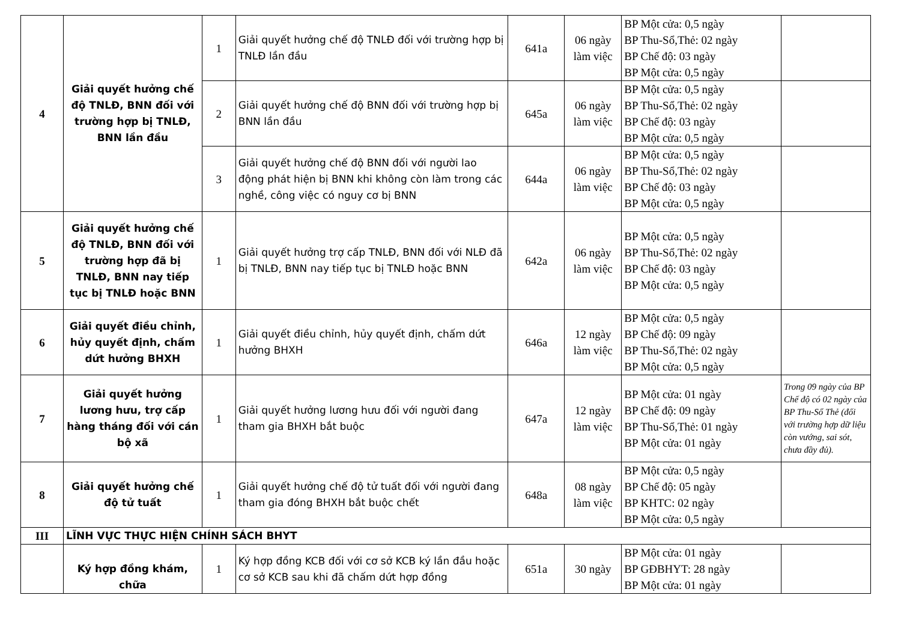| 4 | Giải quyết hưởng chế độ TNLĐ, BNN đối với trường hợp bị TNLĐ, BNN lần đầu | 1 | Giải quyết hưởng chế độ TNLĐ đối với trường hợp bị TNLĐ lần đầu | 641a | 06 ngày làm việc | BP Một cửa: 0,5 ngày BP Thu-Sổ,Thẻ: 02 ngày BP Chế độ: 03 ngày BP Một cửa: 0,5 ngày | |
| | | 2 | Giải quyết hưởng chế độ BNN đối với trường hợp bị BNN lần đầu | 645a | 06 ngày làm việc | BP Một cửa: 0,5 ngày BP Thu-Sổ,Thẻ: 02 ngày BP Chế độ: 03 ngày BP Một cửa: 0,5 ngày | |
| | | 3 | Giải quyết hưởng chế độ BNN đối với người lao động phát hiện bị BNN khi không còn làm trong các nghề, công việc có nguy cơ bị BNN | 644a | 06 ngày làm việc | BP Một cửa: 0,5 ngày BP Thu-Sổ,Thẻ: 02 ngày BP Chế độ: 03 ngày BP Một cửa: 0,5 ngày | |
| 5 | Giải quyết hưởng chế độ TNLĐ, BNN đối với trường hợp đã bị TNLĐ, BNN nay tiếp tục bị TNLĐ hoặc BNN | 1 | Giải quyết hưởng trợ cấp TNLĐ, BNN đối với NLĐ đã bị TNLĐ, BNN nay tiếp tục bị TNLĐ hoặc BNN | 642a | 06 ngày làm việc | BP Một cửa: 0,5 ngày BP Thu-Sổ,Thẻ: 02 ngày BP Chế độ: 03 ngày BP Một cửa: 0,5 ngày | |
| 6 | Giải quyết điều chỉnh, hủy quyết định, chấm dứt hưởng BHXH | 1 | Giải quyết điều chỉnh, hủy quyết định, chấm dứt hưởng BHXH | 646a | 12 ngày làm việc | BP Một cửa: 0,5 ngày BP Chế độ: 09 ngày BP Thu-Sổ,Thẻ: 02 ngày BP Một cửa: 0,5 ngày | |
| 7 | Giải quyết hưởng lương hưu, trợ cấp hàng tháng đối với cán bộ xã | 1 | Giải quyết hưởng lương hưu đối với người đang tham gia BHXH bắt buộc | 647a | 12 ngày làm việc | BP Một cửa: 01 ngày BP Chế độ: 09 ngày BP Thu-Sổ,Thẻ: 01 ngày BP Một cửa: 01 ngày | Trong 09 ngày của BP Chế độ có 02 ngày của BP Thu-Sổ Thẻ (đối với trường hợp dữ liệu còn vướng, sai sót, chưa đầy đủ). |
| 8 | Giải quyết hưởng chế độ tử tuất | 1 | Giải quyết hưởng chế độ tử tuất đối với người đang tham gia đóng BHXH bắt buộc chết | 648a | 08 ngày làm việc | BP Một cửa: 0,5 ngày BP Chế độ: 05 ngày BP KHTC: 02 ngày BP Một cửa: 0,5 ngày | |
| III | LĨNH VỰC THỰC HIỆN CHÍNH SÁCH BHYT | | | | | | |
| | Ký hợp đồng khám, chữa | 1 | Ký hợp đồng KCB đối với cơ sở KCB ký lần đầu hoặc cơ sở KCB sau khi đã chấm dứt hợp đồng | 651a | 30 ngày | BP Một cửa: 01 ngày BP GĐBHYT: 28 ngày BP Một cửa: 01 ngày | |